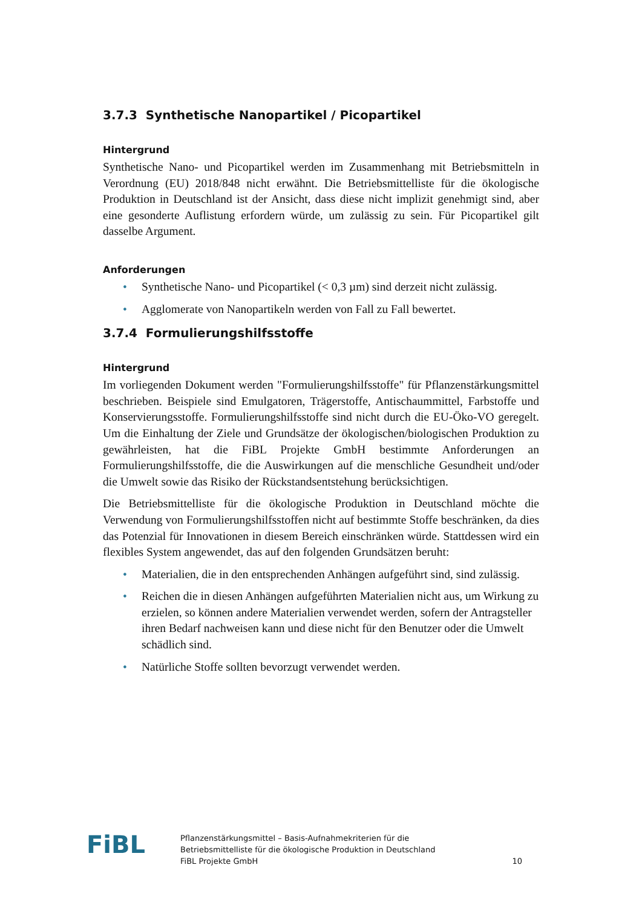3.7.3 Synthetische Nanopartikel / Picopartikel
Hintergrund
Synthetische Nano- und Picopartikel werden im Zusammenhang mit Betriebsmitteln in Verordnung (EU) 2018/848 nicht erwähnt. Die Betriebsmittelliste für die ökologische Produktion in Deutschland ist der Ansicht, dass diese nicht implizit genehmigt sind, aber eine gesonderte Auflistung erfordern würde, um zulässig zu sein. Für Picopartikel gilt dasselbe Argument.
Anforderungen
• Synthetische Nano- und Picopartikel (< 0,3 µm) sind derzeit nicht zulässig.
• Agglomerate von Nanopartikeln werden von Fall zu Fall bewertet.
3.7.4 Formulierungshilfsstoffe
Hintergrund
Im vorliegenden Dokument werden "Formulierungshilfsstoffe" für Pflanzenstärkungsmittel beschrieben. Beispiele sind Emulgatoren, Trägerstoffe, Antischaummittel, Farbstoffe und Konservierungsstoffe. Formulierungshilfsstoffe sind nicht durch die EU-Öko-VO geregelt. Um die Einhaltung der Ziele und Grundsätze der ökologischen/biologischen Produktion zu gewährleisten, hat die FiBL Projekte GmbH bestimmte Anforderungen an Formulierungshilfsstoffe, die die Auswirkungen auf die menschliche Gesundheit und/oder die Umwelt sowie das Risiko der Rückstandsentstehung berücksichtigen.
Die Betriebsmittelliste für die ökologische Produktion in Deutschland möchte die Verwendung von Formulierungshilfsstoffen nicht auf bestimmte Stoffe beschränken, da dies das Potenzial für Innovationen in diesem Bereich einschränken würde. Stattdessen wird ein flexibles System angewendet, das auf den folgenden Grundsätzen beruht:
• Materialien, die in den entsprechenden Anhängen aufgeführt sind, sind zulässig.
• Reichen die in diesen Anhängen aufgeführten Materialien nicht aus, um Wirkung zu erzielen, so können andere Materialien verwendet werden, sofern der Antragsteller ihren Bedarf nachweisen kann und diese nicht für den Benutzer oder die Umwelt schädlich sind.
• Natürliche Stoffe sollten bevorzugt verwendet werden.
FiBL
Pflanzenstärkungsmittel – Basis-Aufnahmekriterien für die
Betriebsmittelliste für die ökologische Produktion in Deutschland
FiBL Projekte GmbH
10